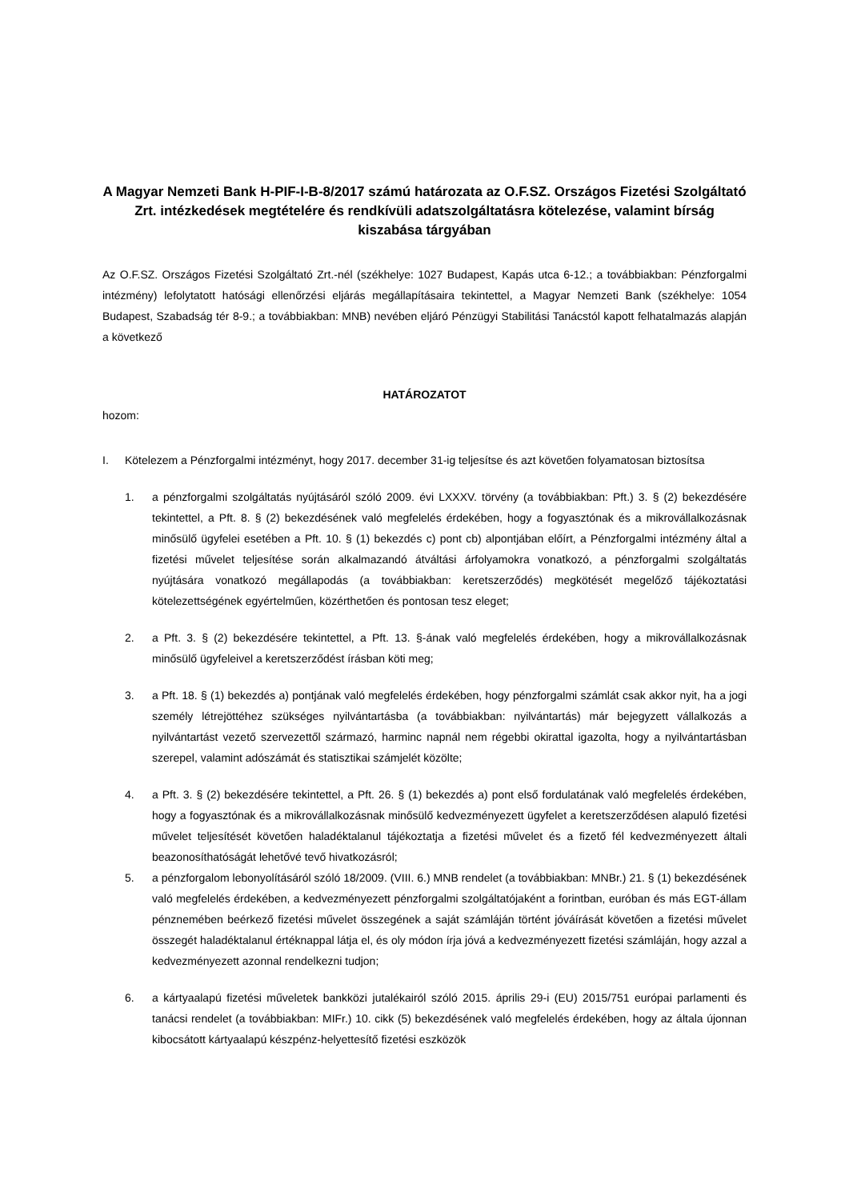A Magyar Nemzeti Bank H-PIF-I-B-8/2017 számú határozata az O.F.SZ. Országos Fizetési Szolgáltató Zrt. intézkedések megtételére és rendkívüli adatszolgáltatásra kötelezése, valamint bírság kiszabása tárgyában
Az O.F.SZ. Országos Fizetési Szolgáltató Zrt.-nél (székhelye: 1027 Budapest, Kapás utca 6-12.; a továbbiakban: Pénzforgalmi intézmény) lefolytatott hatósági ellenőrzési eljárás megállapításaira tekintettel, a Magyar Nemzeti Bank (székhelye: 1054 Budapest, Szabadság tér 8-9.; a továbbiakban: MNB) nevében eljáró Pénzügyi Stabilitási Tanácstól kapott felhatalmazás alapján a következő
HATÁROZATOT
hozom:
I. Kötelezem a Pénzforgalmi intézményt, hogy 2017. december 31-ig teljesítse és azt követően folyamatosan biztosítsa
1. a pénzforgalmi szolgáltatás nyújtásáról szóló 2009. évi LXXXV. törvény (a továbbiakban: Pft.) 3. § (2) bekezdésére tekintettel, a Pft. 8. § (2) bekezdésének való megfelelés érdekében, hogy a fogyasztónak és a mikrovállalkozásnak minősülő ügyfelei esetében a Pft. 10. § (1) bekezdés c) pont cb) alpontjában előírt, a Pénzforgalmi intézmény által a fizetési művelet teljesítése során alkalmazandó átváltási árfolyamokra vonatkozó, a pénzforgalmi szolgáltatás nyújtására vonatkozó megállapodás (a továbbiakban: keretszerződés) megkötését megelőző tájékoztatási kötelezettségének egyértelműen, közérthetően és pontosan tesz eleget;
2. a Pft. 3. § (2) bekezdésére tekintettel, a Pft. 13. §-ának való megfelelés érdekében, hogy a mikrovállalkozásnak minősülő ügyfeleivel a keretszerződést írásban köti meg;
3. a Pft. 18. § (1) bekezdés a) pontjának való megfelelés érdekében, hogy pénzforgalmi számlát csak akkor nyit, ha a jogi személy létrejöttéhez szükséges nyilvántartásba (a továbbiakban: nyilvántartás) már bejegyzett vállalkozás a nyilvántartást vezető szervezettől származó, harminc napnál nem régebbi okirattal igazolta, hogy a nyilvántartásban szerepel, valamint adószámát és statisztikai számjelét közölte;
4. a Pft. 3. § (2) bekezdésére tekintettel, a Pft. 26. § (1) bekezdés a) pont első fordulatának való megfelelés érdekében, hogy a fogyasztónak és a mikrovállalkozásnak minősülő kedvezményezett ügyfelet a keretszerződésen alapuló fizetési művelet teljesítését követően haladéktalanul tájékoztatja a fizetési művelet és a fizető fél kedvezményezett általi beazonosíthatóságát lehetővé tevő hivatkozásról;
5. a pénzforgalom lebonyolításáról szóló 18/2009. (VIII. 6.) MNB rendelet (a továbbiakban: MNBr.) 21. § (1) bekezdésének való megfelelés érdekében, a kedvezményezett pénzforgalmi szolgáltatójaként a forintban, euróban és más EGT-állam pénznemében beérkező fizetési művelet összegének a saját számláján történt jóváírását követően a fizetési művelet összegét haladéktalanul értéknappal látja el, és oly módon írja jóvá a kedvezményezett fizetési számláján, hogy azzal a kedvezményezett azonnal rendelkezni tudjon;
6. a kártyaalapú fizetési műveletek bankközi jutalékairól szóló 2015. április 29-i (EU) 2015/751 európai parlamenti és tanácsi rendelet (a továbbiakban: MIFr.) 10. cikk (5) bekezdésének való megfelelés érdekében, hogy az általa újonnan kibocsátott kártyaalapú készpénz-helyettesítő fizetési eszközök